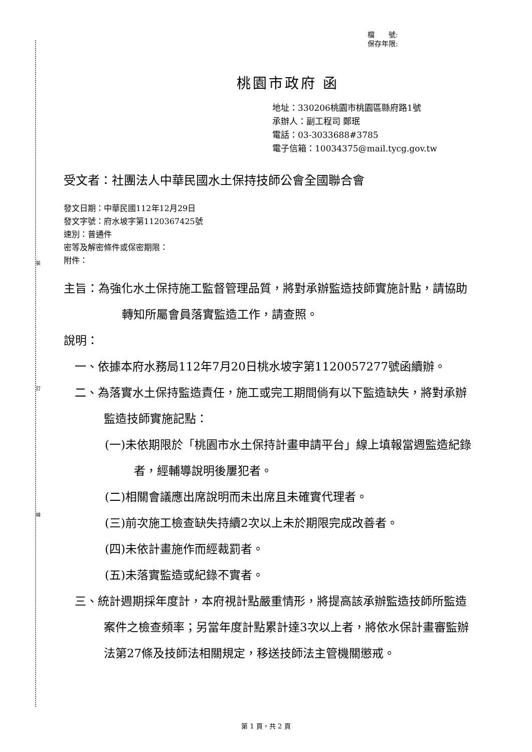裝
訂
線
檔　　號:
保存年限:
桃園市政府 函
地址：330206桃園市桃園區縣府路1號
承辦人：副工程司 鄭珉
電話：03-3033688#3785
電子信箱：10034375@mail.tycg.gov.tw
受文者：社團法人中華民國水土保持技師公會全國聯合會
發文日期：中華民國112年12月29日
發文字號：府水坡字第1120367425號
速別：普通件
密等及解密條件或保密期限：
附件：
主旨：為強化水土保持施工監督管理品質，將對承辦監造技師實施計點，請協助轉知所屬會員落實監造工作，請查照。
說明：
一、依據本府水務局112年7月20日桃水坡字第1120057277號函續辦。
二、為落實水土保持監造責任，施工或完工期間倘有以下監造缺失，將對承辦監造技師實施記點：
(一)未依期限於「桃園市水土保持計畫申請平台」線上填報當週監造紀錄者，經輔導說明後屢犯者。
(二)相關會議應出席說明而未出席且未確實代理者。
(三)前次施工檢查缺失持續2次以上未於期限完成改善者。
(四)未依計畫施作而經裁罰者。
(五)未落實監造或紀錄不實者。
三、統計週期採年度計，本府視計點嚴重情形，將提高該承辦監造技師所監造案件之檢查頻率；另當年度計點累計達3次以上者，將依水保計畫審監辦法第27條及技師法相關規定，移送技師法主管機關懲戒。
第 1 頁，共 2 頁